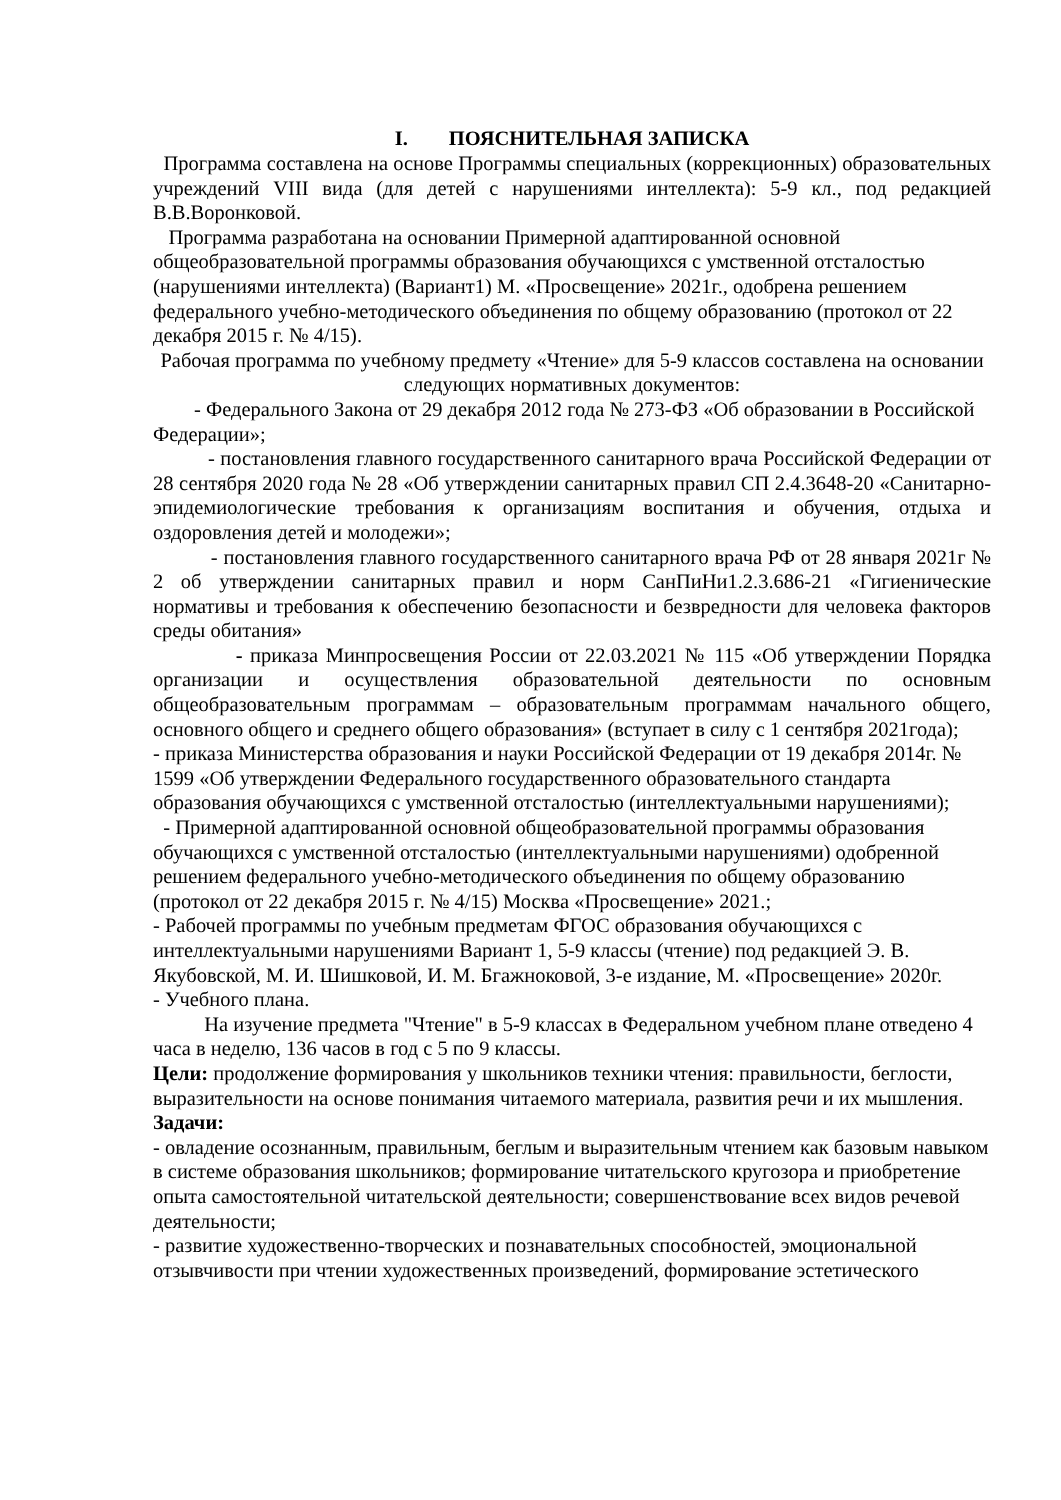I. ПОЯСНИТЕЛЬНАЯ ЗАПИСКА
Программа составлена на основе Программы специальных (коррекционных) образовательных учреждений VIII вида (для детей с нарушениями интеллекта): 5-9 кл., под редакцией В.В.Воронковой.
Программа разработана на основании Примерной адаптированной основной общеобразовательной программы образования обучающихся с умственной отсталостью (нарушениями интеллекта) (Вариант1) М. «Просвещение» 2021г., одобрена решением федерального учебно-методического объединения по общему образованию (протокол от 22 декабря 2015 г. № 4/15).
Рабочая программа по учебному предмету «Чтение» для 5-9 классов составлена на основании следующих нормативных документов:
- Федерального Закона от 29 декабря 2012 года № 273-ФЗ «Об образовании в Российской Федерации»;
- постановления главного государственного санитарного врача Российской Федерации от 28 сентября 2020 года № 28 «Об утверждении санитарных правил СП 2.4.3648-20 «Санитарно-эпидемиологические требования к организациям воспитания и обучения, отдыха и оздоровления детей и молодежи»;
- постановления главного государственного санитарного врача РФ от 28 января 2021г № 2 об утверждении санитарных правил и норм СанПиНи1.2.3.686-21 «Гигиенические нормативы и требования к обеспечению безопасности и безвредности для человека факторов среды обитания»
- приказа Минпросвещения России от 22.03.2021 № 115 «Об утверждении Порядка организации и осуществления образовательной деятельности по основным общеобразовательным программам – образовательным программам начального общего, основного общего и среднего общего образования» (вступает в силу с 1 сентября 2021года);
- приказа Министерства образования и науки Российской Федерации от 19 декабря 2014г. № 1599 «Об утверждении Федерального государственного образовательного стандарта образования обучающихся с умственной отсталостью (интеллектуальными нарушениями);
- Примерной адаптированной основной общеобразовательной программы образования обучающихся с умственной отсталостью (интеллектуальными нарушениями) одобренной решением федерального учебно-методического объединения по общему образованию (протокол от 22 декабря 2015 г. № 4/15) Москва «Просвещение» 2021.;
- Рабочей программы по учебным предметам ФГОС образования обучающихся с интеллектуальными нарушениями Вариант 1, 5-9 классы (чтение) под редакцией Э. В. Якубовской, М. И. Шишковой, И. М. Бгажноковой, 3-е издание, М. «Просвещение» 2020г.
- Учебного плана.
На изучение предмета "Чтение" в 5-9 классах в Федеральном учебном плане отведено 4 часа в неделю, 136 часов в год с 5 по 9 классы.
Цели: продолжение формирования у школьников техники чтения: правильности, беглости, выразительности на основе понимания читаемого материала, развития речи и их мышления.
Задачи:
- овладение осознанным, правильным, беглым и выразительным чтением как базовым навыком в системе образования школьников; формирование читательского кругозора и приобретение опыта самостоятельной читательской деятельности; совершенствование всех видов речевой деятельности;
- развитие художественно-творческих и познавательных способностей, эмоциональной отзывчивости при чтении художественных произведений, формирование эстетического